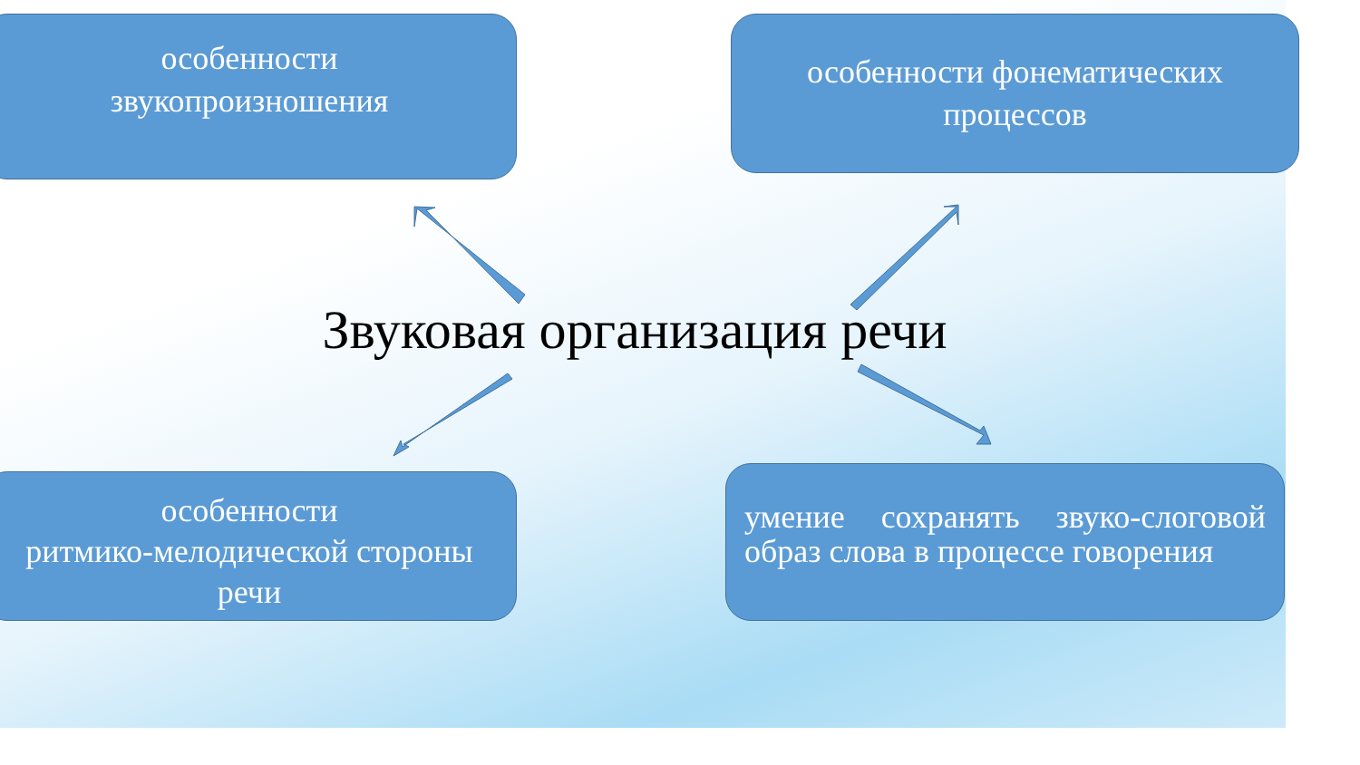особенности
звукопроизношения
особенности фонематических
процессов
Звуковая организация речи
особенности
ритмико-мелодической стороны
речи
умение сохранять звуко-слоговой образ слова в процессе говорения